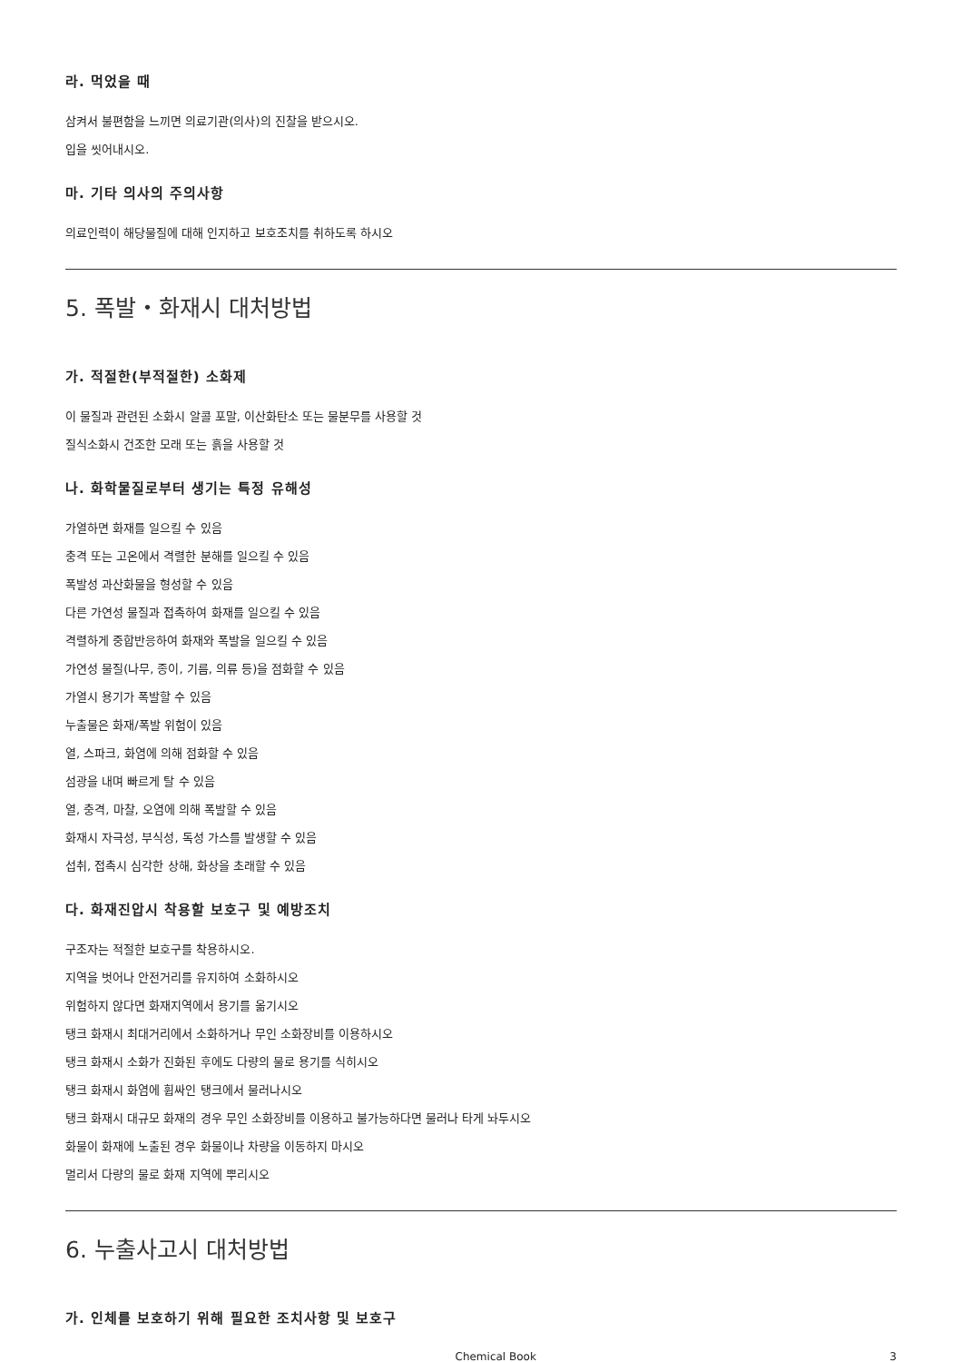라. 먹었을 때
삼켜서 불편함을 느끼면 의료기관(의사)의 진찰을 받으시오.
입을 씻어내시오.
마. 기타 의사의 주의사항
의료인력이 해당물질에 대해 인지하고 보호조치를 취하도록 하시오
5. 폭발・화재시 대처방법
가. 적절한(부적절한) 소화제
이 물질과 관련된 소화시 알콜 포말, 이산화탄소 또는 물분무를 사용할 것
질식소화시 건조한 모래 또는 흙을 사용할 것
나. 화학물질로부터 생기는 특정 유해성
가열하면 화재를 일으킬 수 있음
충격 또는 고온에서 격렬한 분해를 일으킬 수 있음
폭발성 과산화물을 형성할 수 있음
다른 가연성 물질과 접촉하여 화재를 일으킬 수 있음
격렬하게 중합반응하여 화재와 폭발을 일으킬 수 있음
가연성 물질(나무, 종이, 기름, 의류 등)을 점화할 수 있음
가열시 용기가 폭발할 수 있음
누출물은 화재/폭발 위험이 있음
열, 스파크, 화염에 의해 점화할 수 있음
섬광을 내며 빠르게 탈 수 있음
열, 충격, 마찰, 오염에 의해 폭발할 수 있음
화재시 자극성, 부식성, 독성 가스를 발생할 수 있음
섭취, 접촉시 심각한 상해, 화상을 초래할 수 있음
다. 화재진압시 착용할 보호구 및 예방조치
구조자는 적절한 보호구를 착용하시오.
지역을 벗어나 안전거리를 유지하여 소화하시오
위험하지 않다면 화재지역에서 용기를 옮기시오
탱크 화재시 최대거리에서 소화하거나 무인 소화장비를 이용하시오
탱크 화재시 소화가 진화된 후에도 다량의 물로 용기를 식히시오
탱크 화재시 화염에 휩싸인 탱크에서 물러나시오
탱크 화재시 대규모 화재의 경우 무인 소화장비를 이용하고 불가능하다면 물러나 타게 놔두시오
화물이 화재에 노출된 경우 화물이나 차량을 이동하지 마시오
멀리서 다량의 물로 화재 지역에 뿌리시오
6. 누출사고시 대처방법
가. 인체를 보호하기 위해 필요한 조치사항 및 보호구
Chemical Book 3